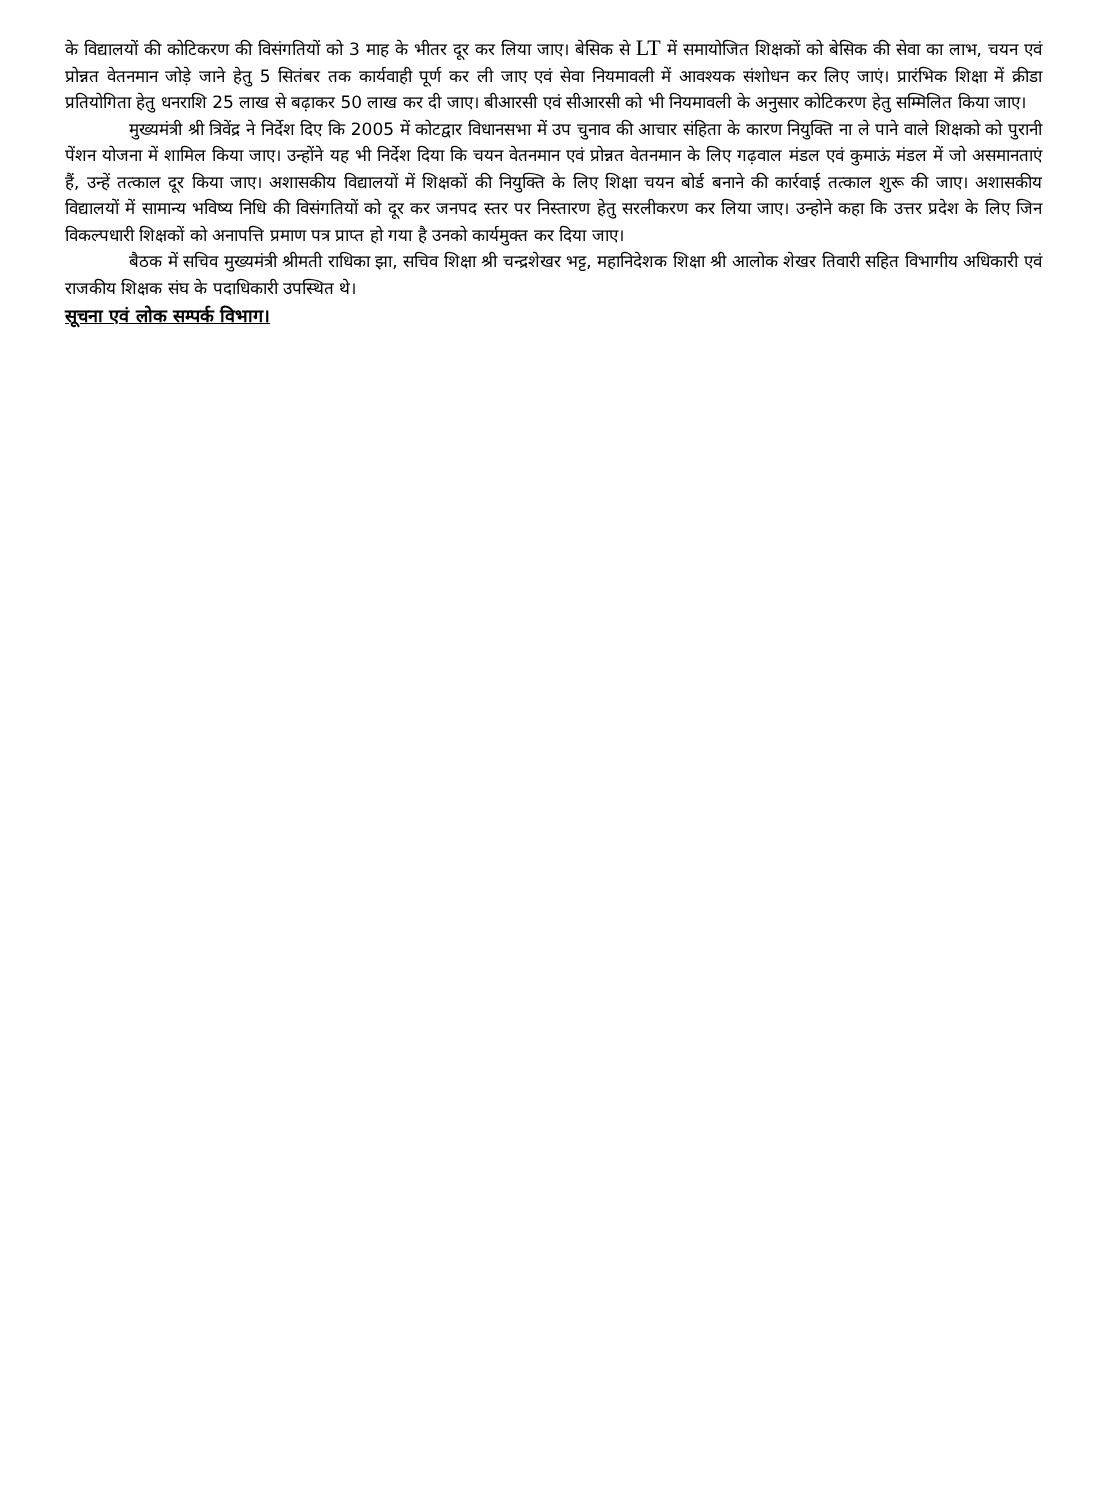के विद्यालयों की कोटिकरण की विसंगतियों को 3 माह के भीतर दूर कर लिया जाए। बेसिक से LT में समायोजित शिक्षकों को बेसिक की सेवा का लाभ, चयन एवं प्रोन्नत वेतनमान जोड़े जाने हेतु 5 सितंबर तक कार्यवाही पूर्ण कर ली जाए एवं सेवा नियमावली में आवश्यक संशोधन कर लिए जाएं। प्रारंभिक शिक्षा में क्रीडा प्रतियोगिता हेतु धनराशि 25 लाख से बढ़ाकर 50 लाख कर दी जाए। बीआरसी एवं सीआरसी को भी नियमावली के अनुसार कोटिकरण हेतु सम्मिलित किया जाए।
मुख्यमंत्री श्री त्रिवेंद्र ने निर्देश दिए कि 2005 में कोटद्वार विधानसभा में उप चुनाव की आचार संहिता के कारण नियुक्ति ना ले पाने वाले शिक्षको को पुरानी पेंशन योजना में शामिल किया जाए। उन्होंने यह भी निर्देश दिया कि चयन वेतनमान एवं प्रोन्नत वेतनमान के लिए गढ़वाल मंडल एवं कुमाऊं मंडल में जो असमानताएं हैं, उन्हें तत्काल दूर किया जाए। अशासकीय विद्यालयों में शिक्षकों की नियुक्ति के लिए शिक्षा चयन बोर्ड बनाने की कार्रवाई तत्काल शुरू की जाए। अशासकीय विद्यालयों में सामान्य भविष्य निधि की विसंगतियों को दूर कर जनपद स्तर पर निस्तारण हेतु सरलीकरण कर लिया जाए। उन्होने कहा कि उत्तर प्रदेश के लिए जिन विकल्पधारी शिक्षकों को अनापत्ति प्रमाण पत्र प्राप्त हो गया है उनको कार्यमुक्त कर दिया जाए।
बैठक में सचिव मुख्यमंत्री श्रीमती राधिका झा, सचिव शिक्षा श्री चन्द्रशेखर भट्ट, महानिदेशक शिक्षा श्री आलोक शेखर तिवारी सहित विभागीय अधिकारी एवं राजकीय शिक्षक संघ के पदाधिकारी उपस्थित थे।
सूचना एवं लोक सम्पर्क विभाग।